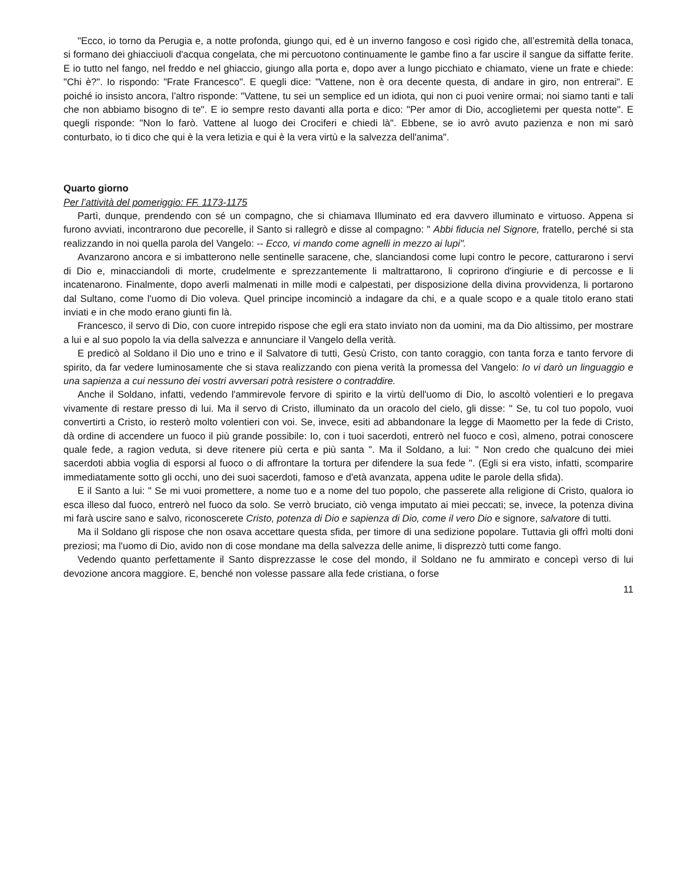"Ecco, io torno da Perugia e, a notte profonda, giungo qui, ed è un inverno fangoso e così rigido che, all’estremità della tonaca, si formano dei ghiacciuoli d'acqua congelata, che mi percuotono continuamente le gambe fino a far uscire il sangue da siffatte ferite. E io tutto nel fango, nel freddo e nel ghiaccio, giungo alla porta e, dopo aver a lungo picchiato e chiamato, viene un frate e chiede: "Chi è?". Io rispondo: "Frate Francesco". E quegli dice: "Vattene, non è ora decente questa, di andare in giro, non entrerai". E poiché io insisto ancora, l’altro risponde: "Vattene, tu sei un semplice ed un idiota, qui non ci puoi venire ormai; noi siamo tanti e tali che non abbiamo bisogno di te". E io sempre resto davanti alla porta e dico: "Per amor di Dio, accoglietemi per questa notte". E quegli risponde: "Non lo farò. Vattene al luogo dei Crociferi e chiedi là". Ebbene, se io avrò avuto pazienza e non mi sarò conturbato, io ti dico che qui è la vera letizia e qui è la vera virtù e la salvezza dell'anima".
Quarto giorno
Per l’attività del pomeriggio: FF. 1173-1175
Partì, dunque, prendendo con sé un compagno, che si chiamava Illuminato ed era davvero illuminato e virtuoso. Appena si furono avviati, incontrarono due pecorelle, il Santo si rallegrò e disse al compagno: " Abbi fiducia nel Signore, fratello, perché si sta realizzando in noi quella parola del Vangelo: -- Ecco, vi mando come agnelli in mezzo ai lupi".
Avanzarono ancora e si imbatterono nelle sentinelle saracene, che, slanciandosi come lupi contro le pecore, catturarono i servi di Dio e, minacciandoli di morte, crudelmente e sprezzantemente li maltrattarono, li coprirono d'ingiurie e di percosse e li incatenarono. Finalmente, dopo averli malmenati in mille modi e calpestati, per disposizione della divina provvidenza, li portarono dal Sultano, come l'uomo di Dio voleva. Quel principe incominciò a indagare da chi, e a quale scopo e a quale titolo erano stati inviati e in che modo erano giunti fin là.
Francesco, il servo di Dio, con cuore intrepido rispose che egli era stato inviato non da uomini, ma da Dio altissimo, per mostrare a lui e al suo popolo la via della salvezza e annunciare il Vangelo della verità.
E predicò al Soldano il Dio uno e trino e il Salvatore di tutti, Gesù Cristo, con tanto coraggio, con tanta forza e tanto fervore di spirito, da far vedere luminosamente che si stava realizzando con piena verità la promessa del Vangelo: Io vi darò un linguaggio e una sapienza a cui nessuno dei vostri avversari potrà resistere o contraddire.
Anche il Soldano, infatti, vedendo l'ammirevole fervore di spirito e la virtù dell'uomo di Dio, lo ascoltò volentieri e lo pregava vivamente di restare presso di lui. Ma il servo di Cristo, illuminato da un oracolo del cielo, gli disse: " Se, tu col tuo popolo, vuoi convertirti a Cristo, io resterò molto volentieri con voi. Se, invece, esiti ad abbandonare la legge di Maometto per la fede di Cristo, dà ordine di accendere un fuoco il più grande possibile: Io, con i tuoi sacerdoti, entrerò nel fuoco e così, almeno, potrai conoscere quale fede, a ragion veduta, si deve ritenere più certa e più santa ". Ma il Soldano, a lui: " Non credo che qualcuno dei miei sacerdoti abbia voglia di esporsi al fuoco o di affrontare la tortura per difendere la sua fede ". (Egli si era visto, infatti, scomparire immediatamente sotto gli occhi, uno dei suoi sacerdoti, famoso e d'età avanzata, appena udite le parole della sfida).
E il Santo a lui: " Se mi vuoi promettere, a nome tuo e a nome del tuo popolo, che passerete alla religione di Cristo, qualora io esca illeso dal fuoco, entrerò nel fuoco da solo. Se verrò bruciato, ciò venga imputato ai miei peccati; se, invece, la potenza divina mi farà uscire sano e salvo, riconoscerete Cristo, potenza di Dio e sapienza di Dio, come il vero Dio e signore, salvatore di tutti.
Ma il Soldano gli rispose che non osava accettare questa sfida, per timore di una sedizione popolare. Tuttavia gli offrì molti doni preziosi; ma l'uomo di Dio, avido non di cose mondane ma della salvezza delle anime, li disprezzò tutti come fango.
Vedendo quanto perfettamente il Santo disprezzasse le cose del mondo, il Soldano ne fu ammirato e concepì verso di lui devozione ancora maggiore. E, benché non volesse passare alla fede cristiana, o forse
11